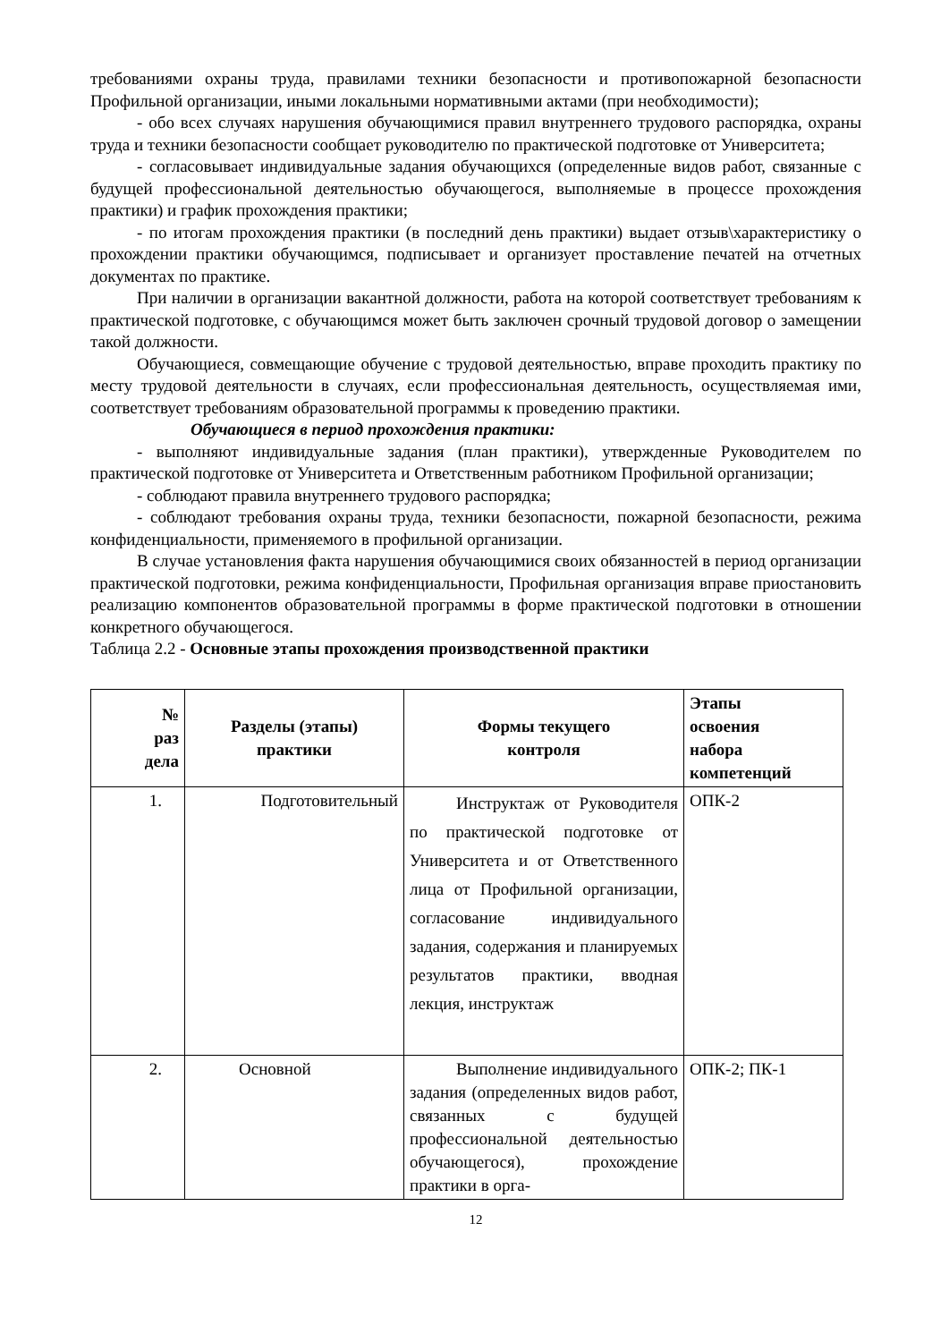требованиями охраны труда, правилами техники безопасности и противопожарной безопасности Профильной организации, иными локальными нормативными актами (при необходимости);
- обо всех случаях нарушения обучающимися правил внутреннего трудового распорядка, охраны труда и техники безопасности сообщает руководителю по практической подготовке от Университета;
- согласовывает индивидуальные задания обучающихся (определенные видов работ, связанные с будущей профессиональной деятельностью обучающегося, выполняемые в процессе прохождения практики) и график прохождения практики;
- по итогам прохождения практики (в последний день практики) выдает отзыв\характеристику о прохождении практики обучающимся, подписывает и организует проставление печатей на отчетных документах по практике.
При наличии в организации вакантной должности, работа на которой соответствует требованиям к практической подготовке, с обучающимся может быть заключен срочный трудовой договор о замещении такой должности.
Обучающиеся, совмещающие обучение с трудовой деятельностью, вправе проходить практику по месту трудовой деятельности в случаях, если профессиональная деятельность, осуществляемая ими, соответствует требованиям образовательной программы к проведению практики.
Обучающиеся в период прохождения практики:
- выполняют индивидуальные задания (план практики), утвержденные Руководителем по практической подготовке от Университета и Ответственным работником Профильной организации;
- соблюдают правила внутреннего трудового распорядка;
- соблюдают требования охраны труда, техники безопасности, пожарной безопасности, режима конфиденциальности, применяемого в профильной организации.
В случае установления факта нарушения обучающимися своих обязанностей в период организации практической подготовки, режима конфиденциальности, Профильная организация вправе приостановить реализацию компонентов образовательной программы в форме практической подготовки в отношении конкретного обучающегося.
Таблица 2.2 - Основные этапы прохождения производственной практики
| № раз дела | Разделы (этапы) практики | Формы текущего контроля | Этапы освоения набора компетенций |
| --- | --- | --- | --- |
| 1. | Подготовительный | Инструктаж от Руководителя по практической подготовке от Университета и от Ответственного лица от Профильной организации, согласование индивидуального задания, содержания и планируемых результатов практики, вводная лекция, инструктаж | ОПК-2 |
| 2. | Основной | Выполнение индивидуального задания (определенных видов работ, связанных с будущей профессиональной деятельностью обучающегося), прохождение практики в орга- | ОПК-2; ПК-1 |
12